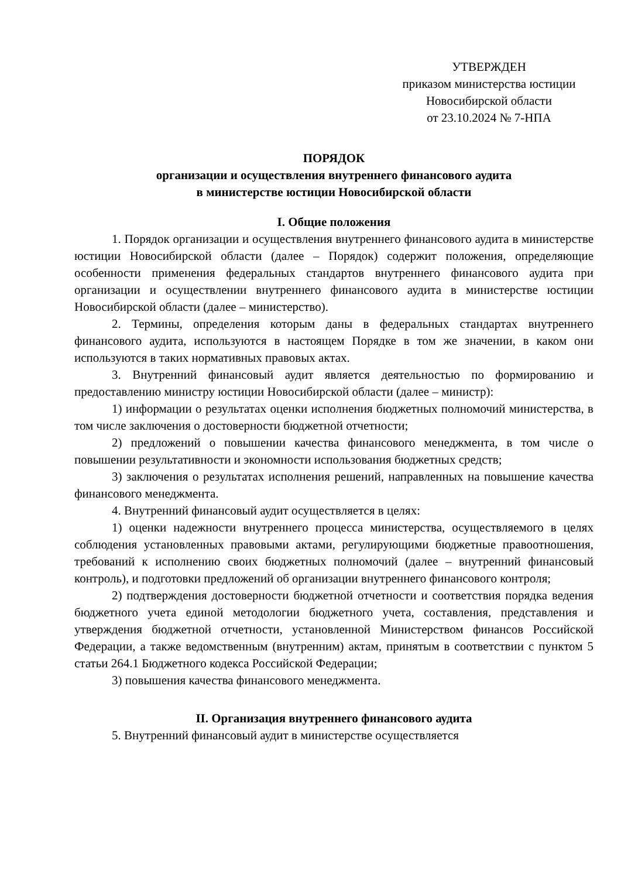УТВЕРЖДЕН
приказом министерства юстиции
Новосибирской области
от 23.10.2024 № 7-НПА
ПОРЯДОК
организации и осуществления внутреннего финансового аудита
в министерстве юстиции Новосибирской области
I. Общие положения
1. Порядок организации и осуществления внутреннего финансового аудита в министерстве юстиции Новосибирской области (далее – Порядок) содержит положения, определяющие особенности применения федеральных стандартов внутреннего финансового аудита при организации и осуществлении внутреннего финансового аудита в министерстве юстиции Новосибирской области (далее – министерство).
2. Термины, определения которым даны в федеральных стандартах внутреннего финансового аудита, используются в настоящем Порядке в том же значении, в каком они используются в таких нормативных правовых актах.
3. Внутренний финансовый аудит является деятельностью по формированию и предоставлению министру юстиции Новосибирской области (далее – министр):
1) информации о результатах оценки исполнения бюджетных полномочий министерства, в том числе заключения о достоверности бюджетной отчетности;
2) предложений о повышении качества финансового менеджмента, в том числе о повышении результативности и экономности использования бюджетных средств;
3) заключения о результатах исполнения решений, направленных на повышение качества финансового менеджмента.
4. Внутренний финансовый аудит осуществляется в целях:
1) оценки надежности внутреннего процесса министерства, осуществляемого в целях соблюдения установленных правовыми актами, регулирующими бюджетные правоотношения, требований к исполнению своих бюджетных полномочий (далее – внутренний финансовый контроль), и подготовки предложений об организации внутреннего финансового контроля;
2) подтверждения достоверности бюджетной отчетности и соответствия порядка ведения бюджетного учета единой методологии бюджетного учета, составления, представления и утверждения бюджетной отчетности, установленной Министерством финансов Российской Федерации, а также ведомственным (внутренним) актам, принятым в соответствии с пунктом 5 статьи 264.1 Бюджетного кодекса Российской Федерации;
3) повышения качества финансового менеджмента.
II. Организация внутреннего финансового аудита
5. Внутренний финансовый аудит в министерстве осуществляется